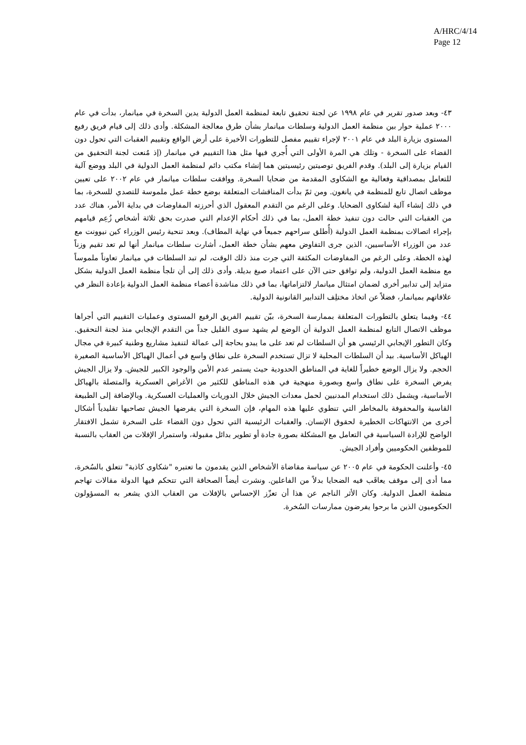A/HRC/4/14
Page 12
٤٣- وبعد صدور تقرير في عام ١٩٩٨ عن لجنة تحقيق تابعة لمنظمة العمل الدولية يدين السخرة في ميانمار، بدأت في عام ٢٠٠٠ عملية حوار بين منظمة العمل الدولية وسلطات ميانمار بشأن طرق معالجة المشكلة. وأدى ذلك إلى قيام فريق رفيع المستوى بزيارة البلد في عام ٢٠٠١ لإجراء تقييم مفصل للتطورات الأخيرة على أرض الواقع وتقييم العقبات التي تحول دون القضاء على السخرة - وتلك هي المرة الأولى التي أُجري فيها مثل هذا التقييم في ميانمار (إذ مُنعت لجنة التحقيق من القيام بزيارة إلى البلد). وقدم الفريق توصيتين رئيسيتين هما إنشاء مكتب دائم لمنظمة العمل الدولية في البلد ووضع آلية للتعامل بمصداقية وفعالية مع الشكاوى المقدمة من ضحايا السخرة. ووافقت سلطات ميانمار في عام ٢٠٠٢ على تعيين موظف اتصال تابع للمنظمة في يانغون. ومن ثمّ بدأت المناقشات المتعلقة بوضع خطة عمل ملموسة للتصدي للسخرة، بما في ذلك إنشاء آلية لشكاوى الضحايا. وعلى الرغم من التقدم المعقول الذي أحرزته المفاوضات في بداية الأمر، هناك عدد من العقبات التي حالت دون تنفيذ خطة العمل، بما في ذلك أحكام الإعدام التي صدرت بحق ثلاثة أشخاص زُعِم قيامهم بإجراء اتصالات بمنظمة العمل الدولية (أُطلق سراحهم جميعاً في نهاية المطاف). وبعد تنحية رئيس الوزراء كين نيوونت مع عدد من الوزراء الأساسيين، الذين جرى التفاوض معهم بشأن خطة العمل، أشارت سلطات ميانمار أنها لم تعد تقيم وزناً لهذه الخطة. وعلى الرغم من المفاوضات المكثفة التي جرت منذ ذلك الوقت، لم تبد السلطات في ميانمار تعاوناً ملموساً مع منظمة العمل الدولية، ولم توافق حتى الآن على اعتماد صيغ بديلة. وأدى ذلك إلى أن تلجأ منظمة العمل الدولية بشكل متزايد إلى تدابير أخرى لضمان امتثال ميانمار لالتزاماتها، بما في ذلك مناشدة أعضاء منظمة العمل الدولية بإعادة النظر في علاقاتهم بميانمار، فضلاً عن اتخاذ مختلِف التدابير القانونية الدولية.
٤٤- وفيما يتعلق بالتطورات المتعلقة بممارسة السخرة، بيّن تقييم الفريق الرفيع المستوى وعمليات التقييم التي أجراها موظف الاتصال التابع لمنظمة العمل الدولية أن الوضع لم يشهد سوى القليل جداً من التقدم الإيجابي منذ لجنة التحقيق. وكان التطور الإيجابي الرئيسي هو أن السلطات لم تعد على ما يبدو بحاجة إلى عمالة لتنفيذ مشاريع وطنية كبيرة في مجال الهياكل الأساسية. بيد أن السلطات المحلية لا تزال تستخدم السخرة على نطاق واسع في أعمال الهياكل الأساسية الصغيرة الحجم. ولا يزال الوضع خطيراً للغاية في المناطق الحدودية حيث يستمر عدم الأمن والوجود الكبير للجيش. ولا يزال الجيش يفرض السخرة على نطاق واسع وبصورة منهجية في هذه المناطق للكثير من الأغراض العسكرية والمتصلة بالهياكل الأساسية، ويشمل ذلك استخدام المدنيين لحمل معدات الجيش خلال الدوريات والعمليات العسكرية. وبالإضافة إلى الطبيعة القاسية والمحفوفة بالمخاطر التي تنطوي عليها هذه المهام، فإن السخرة التي يفرضها الجيش تصاحبها تقليدياً أشكال أخرى من الانتهاكات الخطيرة لحقوق الإنسان. والعقبات الرئيسية التي تحول دون القضاء على السخرة تشمل الافتقار الواضح للإرادة السياسية في التعامل مع المشكلة بصورة جادة أو تطوير بدائل مقبولة، واستمرار الإفلات من العقاب بالنسبة للموظفين الحكوميين وأفراد الجيش.
٤٥- وأعلنت الحكومة في عام ٢٠٠٥ عن سياسة مقاضاة الأشخاص الذين يقدمون ما تعتبره "شكاوى كاذبة" تتعلق بالسُخرة، مما أدى إلى موقف يعاقَب فيه الضحايا بدلاً من الفاعلين. ونشرت أيضاً الصحافة التي تتحكم فيها الدولة مقالات تهاجم منظمة العمل الدولية. وكان الأثر الناجم عن هذا أن تعزّز الإحساس بالإفلات من العقاب الذي يشعر به المسؤولون الحكوميون الذين ما برحوا يفرضون ممارسات السُخرة.